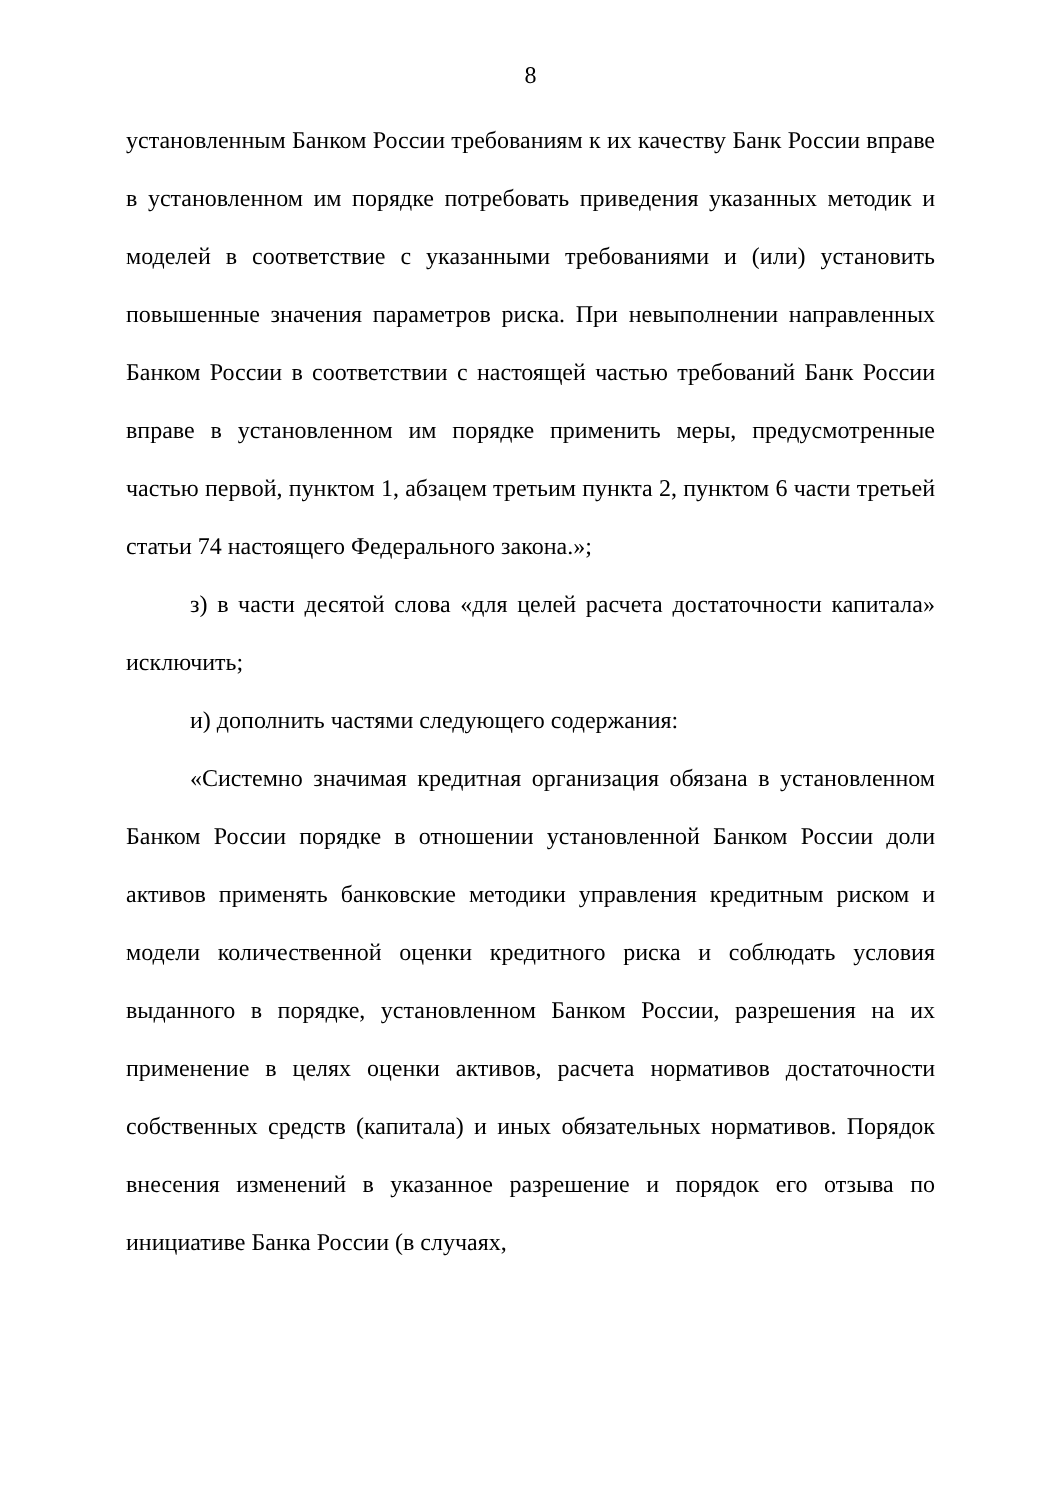8
установленным Банком России требованиям к их качеству Банк России вправе в установленном им порядке потребовать приведения указанных методик и моделей в соответствие с указанными требованиями и (или) установить повышенные значения параметров риска. При невыполнении направленных Банком России в соответствии с настоящей частью требований Банк России вправе в установленном им порядке применить меры, предусмотренные частью первой, пунктом 1, абзацем третьим пункта 2, пунктом 6 части третьей статьи 74 настоящего Федерального закона.»;
з) в части десятой слова «для целей расчета достаточности капитала» исключить;
и) дополнить частями следующего содержания:
«Системно значимая кредитная организация обязана в установленном Банком России порядке в отношении установленной Банком России доли активов применять банковские методики управления кредитным риском и модели количественной оценки кредитного риска и соблюдать условия выданного в порядке, установленном Банком России, разрешения на их применение в целях оценки активов, расчета нормативов достаточности собственных средств (капитала) и иных обязательных нормативов. Порядок внесения изменений в указанное разрешение и порядок его отзыва по инициативе Банка России (в случаях,